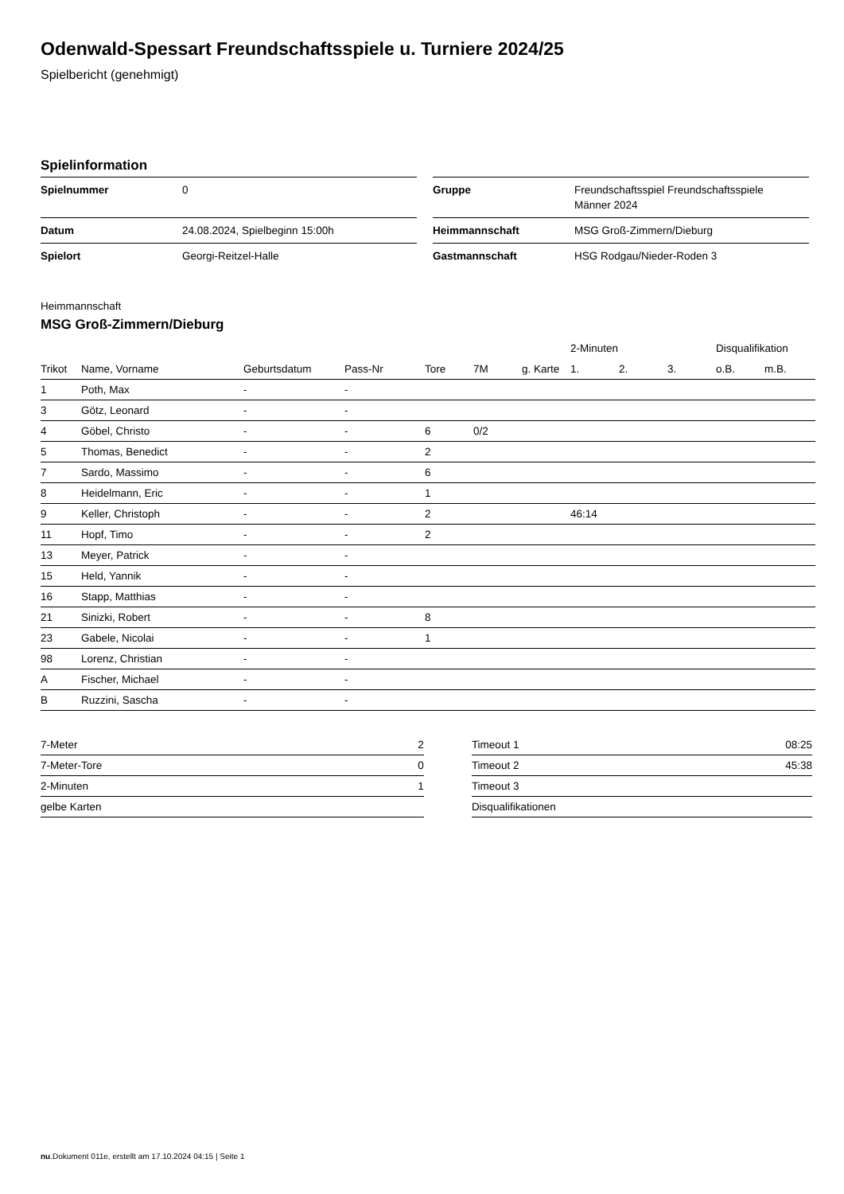Odenwald-Spessart Freundschaftsspiele u. Turniere 2024/25
Spielbericht (genehmigt)
Spielinformation
| Spielnummer | 0 |
| Datum | 24.08.2024, Spielbeginn 15:00h |
| Spielort | Georgi-Reitzel-Halle |
| Gruppe | Freundschaftsspiel Freundschaftsspiele Männer 2024 |
| Heimmannschaft | MSG Groß-Zimmern/Dieburg |
| Gastmannschaft | HSG Rodgau/Nieder-Roden 3 |
Heimmannschaft
MSG Groß-Zimmern/Dieburg
| | | | | | | | 2-Minuten | | | Disqualifikation | |
| --- | --- | --- | --- | --- | --- | --- | --- | --- | --- | --- | --- |
| Trikot | Name, Vorname | Geburtsdatum | Pass-Nr | Tore | 7M | g. Karte | 1. | 2. | 3. | o.B. | m.B. |
| 1 | Poth, Max | - | - | | | | | | | | |
| 3 | Götz, Leonard | - | - | | | | | | | | |
| 4 | Göbel, Christo | - | - | 6 | 0/2 | | | | | | |
| 5 | Thomas, Benedict | - | - | 2 | | | | | | | |
| 7 | Sardo, Massimo | - | - | 6 | | | | | | | |
| 8 | Heidelmann, Eric | - | - | 1 | | | | | | | |
| 9 | Keller, Christoph | - | - | 2 | | | 46:14 | | | | |
| 11 | Hopf, Timo | - | - | 2 | | | | | | | |
| 13 | Meyer, Patrick | - | - | | | | | | | | |
| 15 | Held, Yannik | - | - | | | | | | | | |
| 16 | Stapp, Matthias | - | - | | | | | | | | |
| 21 | Sinizki, Robert | - | - | 8 | | | | | | | |
| 23 | Gabele, Nicolai | - | - | 1 | | | | | | | |
| 98 | Lorenz, Christian | - | - | | | | | | | | |
| A | Fischer, Michael | - | - | | | | | | | | |
| B | Ruzzini, Sascha | - | - | | | | | | | | |
| 7-Meter | 2 |
| 7-Meter-Tore | 0 |
| 2-Minuten | 1 |
| gelbe Karten | |
| Timeout 1 | 08:25 |
| Timeout 2 | 45:38 |
| Timeout 3 | |
| Disqualifikationen | |
nu.Dokument 011e, erstellt am 17.10.2024 04:15 | Seite 1